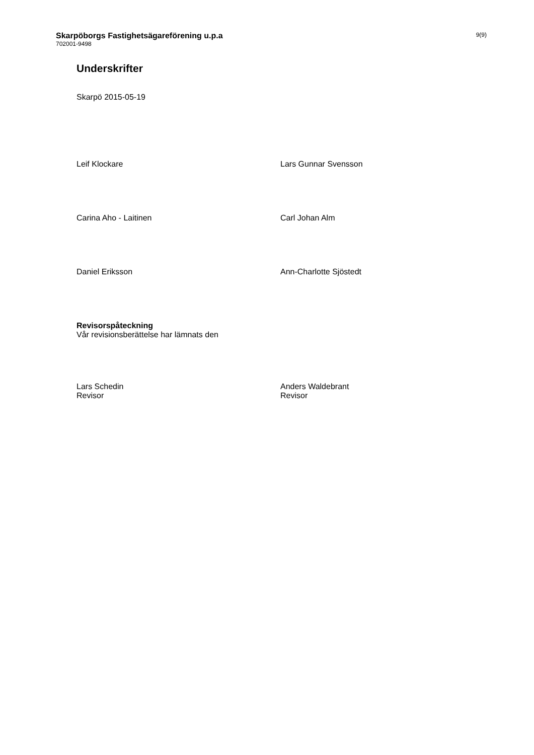Skarpöborgs Fastighetsägareförening u.p.a
702001-9498
9(9)
Underskrifter
Skarpö 2015-05-19
Leif Klockare Lars Gunnar Svensson
Carina Aho - Laitinen Carl Johan Alm
Daniel Eriksson Ann-Charlotte Sjöstedt
Revisorspåteckning
Vår revisionsberättelse har lämnats den
Lars Schedin
Revisor
Anders Waldebrant
Revisor